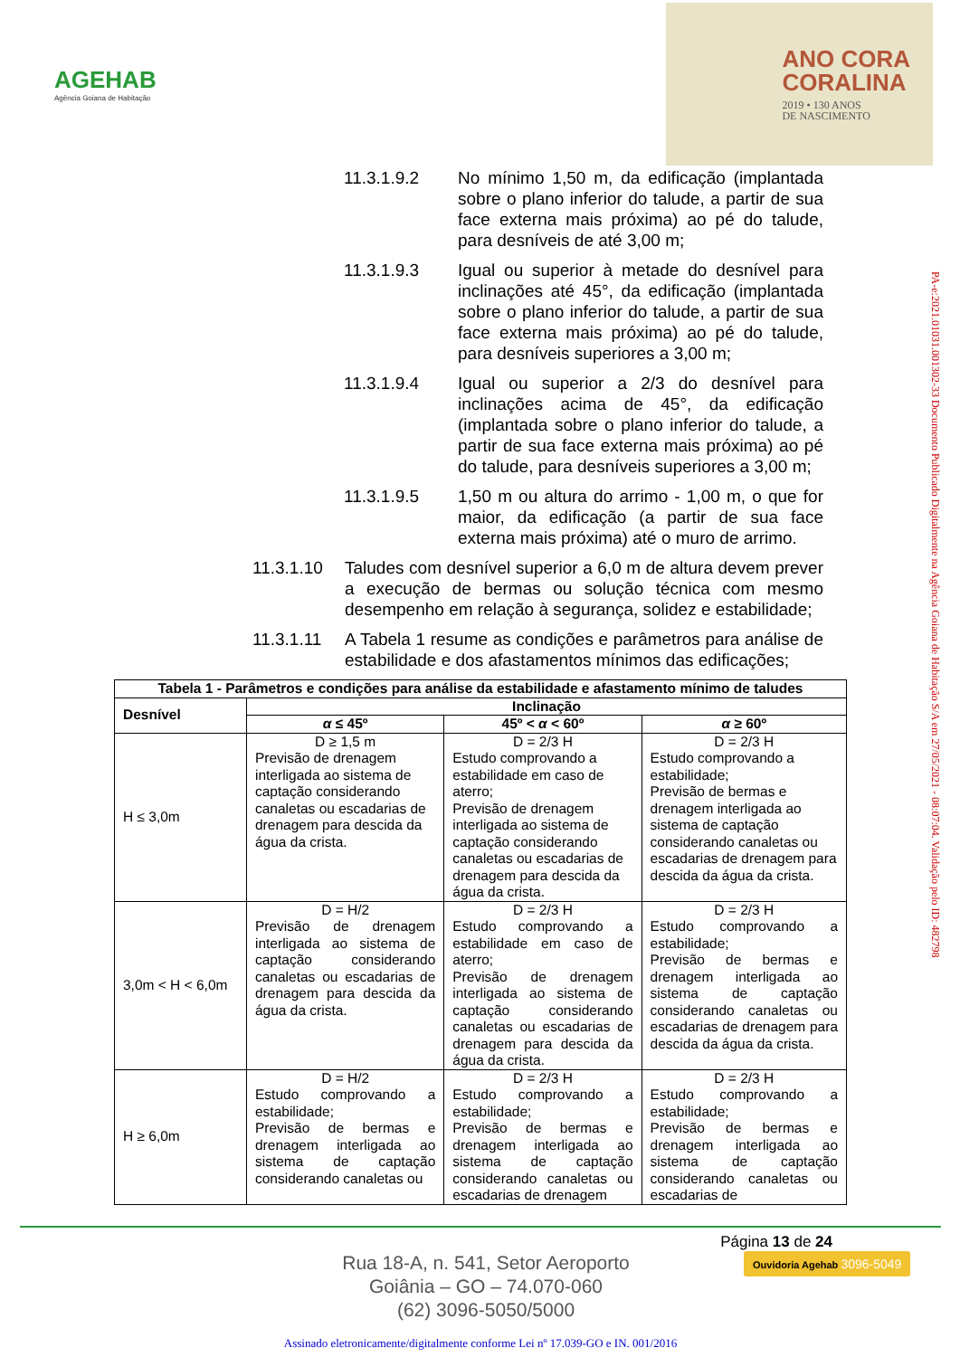AGEHAB
Agência Goiana de Habitação
ANO CORA
CORALINA
2019 • 130 ANOS
DE NASCIMENTO
11.3.1.9.2 No mínimo 1,50 m, da edificação (implantada sobre o plano inferior do talude, a partir de sua face externa mais próxima) ao pé do talude, para desníveis de até 3,00 m;
11.3.1.9.3 Igual ou superior à metade do desnível para inclinações até 45°, da edificação (implantada sobre o plano inferior do talude, a partir de sua face externa mais próxima) ao pé do talude, para desníveis superiores a 3,00 m;
11.3.1.9.4 Igual ou superior a 2/3 do desnível para inclinações acima de 45°, da edificação (implantada sobre o plano inferior do talude, a partir de sua face externa mais próxima) ao pé do talude, para desníveis superiores a 3,00 m;
11.3.1.9.5 1,50 m ou altura do arrimo - 1,00 m, o que for maior, da edificação (a partir de sua face externa mais próxima) até o muro de arrimo.
11.3.1.10 Taludes com desnível superior a 6,0 m de altura devem prever a execução de bermas ou solução técnica com mesmo desempenho em relação à segurança, solidez e estabilidade;
11.3.1.11 A Tabela 1 resume as condições e parâmetros para análise de estabilidade e dos afastamentos mínimos das edificações;
| Tabela 1 - Parâmetros e condições para análise da estabilidade e afastamento mínimo de taludes | | | |
| --- | --- | --- | --- |
| Desnível | Inclinação | | |
| | α ≤ 45º | 45º < α < 60º | α ≥ 60º |
| H ≤ 3,0m | D ≥ 1,5 m Previsão de drenagem interligada ao sistema de captação considerando canaletas ou escadarias de drenagem para descida da água da crista. | D = 2/3 H Estudo comprovando a estabilidade em caso de aterro; Previsão de drenagem interligada ao sistema de captação considerando canaletas ou escadarias de drenagem para descida da água da crista. | D = 2/3 H Estudo comprovando a estabilidade; Previsão de bermas e drenagem interligada ao sistema de captação considerando canaletas ou escadarias de drenagem para descida da água da crista. |
| 3,0m < H < 6,0m | D = H/2 Previsão de drenagem interligada ao sistema de captação considerando canaletas ou escadarias de drenagem para descida da água da crista. | D = 2/3 H Estudo comprovando a estabilidade em caso de aterro; Previsão de drenagem interligada ao sistema de captação considerando canaletas ou escadarias de drenagem para descida da água da crista. | D = 2/3 H Estudo comprovando a estabilidade; Previsão de bermas e drenagem interligada ao sistema de captação considerando canaletas ou escadarias de drenagem para descida da água da crista. |
| H ≥ 6,0m | D = H/2 Estudo comprovando a estabilidade; Previsão de bermas e drenagem interligada ao sistema de captação considerando canaletas ou | D = 2/3 H Estudo comprovando a estabilidade; Previsão de bermas e drenagem interligada ao sistema de captação considerando canaletas ou escadarias de drenagem | D = 2/3 H Estudo comprovando a estabilidade; Previsão de bermas e drenagem interligada ao sistema de captação considerando canaletas ou escadarias de |
PA-e:2021.01031.001302-33 Documento Publicado Digitalmente na Agência Goiana de Habitação S/A em 27/05/2021 - 08:07:04. Validação pelo ID: 482798
Página 13 de 24
Rua 18-A, n. 541, Setor Aeroporto
Goiânia – GO – 74.070-060
(62) 3096-5050/5000
Ouvidoria Agehab 3096-5049
Assinado eletronicamente/digitalmente conforme Lei nº 17.039-GO e IN. 001/2016